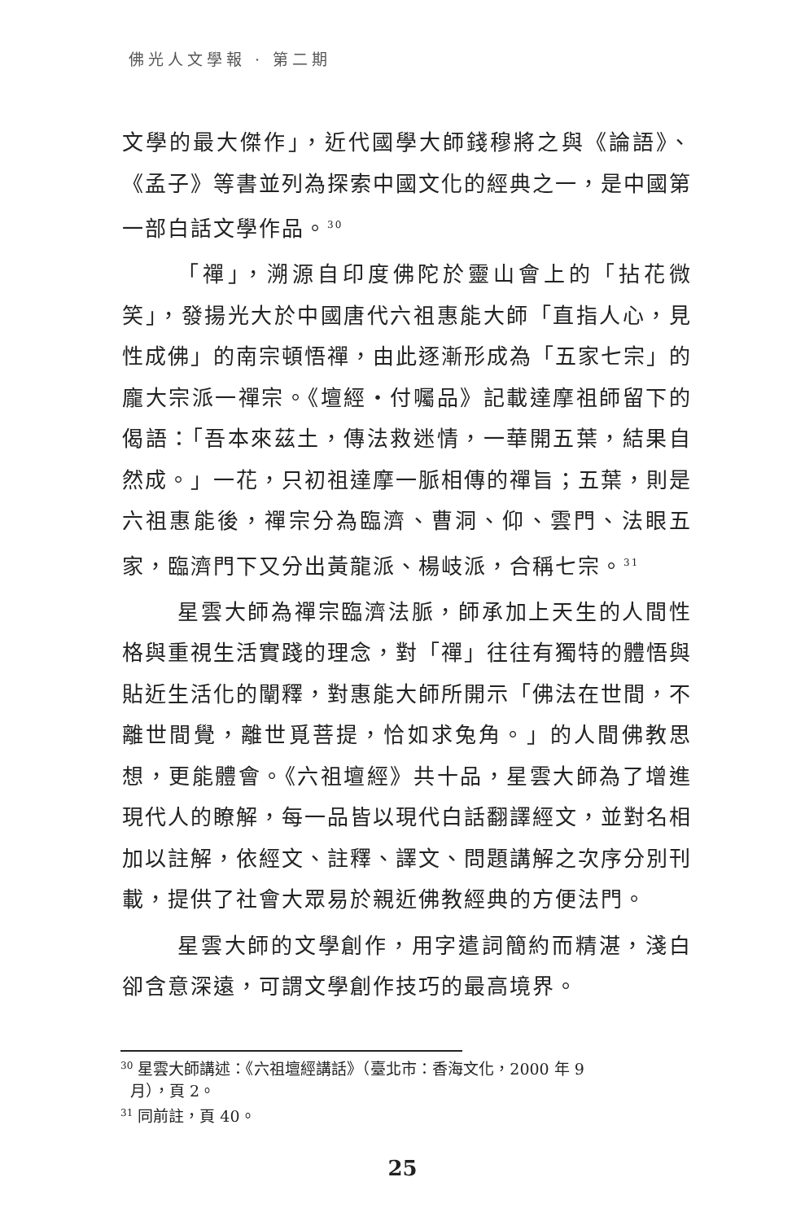佛光人文學報 · 第二期
文學的最大傑作」，近代國學大師錢穆將之與《論語》、《孟子》等書並列為探索中國文化的經典之一，是中國第一部白話文學作品。<sup>30</sup>
「禪」，溯源自印度佛陀於靈山會上的「拈花微笑」，發揚光大於中國唐代六祖惠能大師「直指人心，見性成佛」的南宗頓悟禪，由此逐漸形成為「五家七宗」的龐大宗派一禪宗。《壇經・付囑品》記載達摩祖師留下的偈語：「吾本來茲土，傳法救迷情，一華開五葉，結果自然成。」一花，只初祖達摩一脈相傳的禪旨；五葉，則是六祖惠能後，禪宗分為臨濟、曹洞、仰、雲門、法眼五家，臨濟門下又分出黃龍派、楊岐派，合稱七宗。<sup>31</sup>
星雲大師為禪宗臨濟法脈，師承加上天生的人間性格與重視生活實踐的理念，對「禪」往往有獨特的體悟與貼近生活化的闡釋，對惠能大師所開示「佛法在世間，不離世間覺，離世覓菩提，恰如求兔角。」的人間佛教思想，更能體會。《六祖壇經》共十品，星雲大師為了增進現代人的瞭解，每一品皆以現代白話翻譯經文，並對名相加以註解，依經文、註釋、譯文、問題講解之次序分別刊載，提供了社會大眾易於親近佛教經典的方便法門。
星雲大師的文學創作，用字遣詞簡約而精湛，淺白卻含意深遠，可謂文學創作技巧的最高境界。
<sup>30</sup> 星雲大師講述：《六祖壇經講話》（臺北市：香海文化，2000 年 9
月），頁 2。
<sup>31</sup> 同前註，頁 40。
25